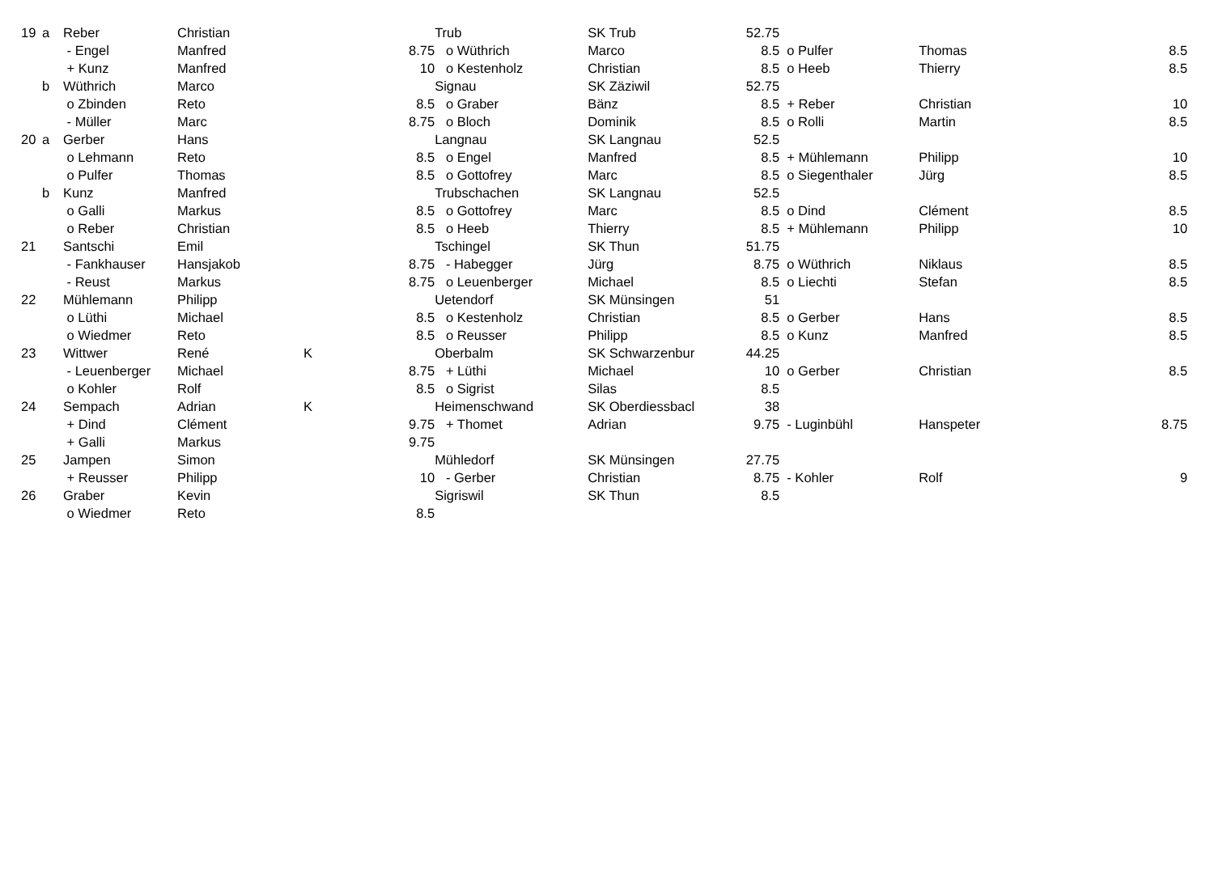| 19 | a | Reber | Christian | | | Trub | SK Trub | 52.75 | | | |
| | | - Engel | Manfred | | 8.75 | o Wüthrich | Marco | 8.5 | o Pulfer | Thomas | 8.5 |
| | | + Kunz | Manfred | | 10 | o Kestenholz | Christian | 8.5 | o Heeb | Thierry | 8.5 |
| | b | Wüthrich | Marco | | | Signau | SK Zäziwil | 52.75 | | | |
| | | o Zbinden | Reto | | 8.5 | o Graber | Bänz | 8.5 | + Reber | Christian | 10 |
| | | - Müller | Marc | | 8.75 | o Bloch | Dominik | 8.5 | o Rolli | Martin | 8.5 |
| 20 | a | Gerber | Hans | | | Langnau | SK Langnau | 52.5 | | | |
| | | o Lehmann | Reto | | 8.5 | o Engel | Manfred | 8.5 | + Mühlemann | Philipp | 10 |
| | | o Pulfer | Thomas | | 8.5 | o Gottofrey | Marc | 8.5 | o Siegenthaler | Jürg | 8.5 |
| | b | Kunz | Manfred | | | Trubschachen | SK Langnau | 52.5 | | | |
| | | o Galli | Markus | | 8.5 | o Gottofrey | Marc | 8.5 | o Dind | Clément | 8.5 |
| | | o Reber | Christian | | 8.5 | o Heeb | Thierry | 8.5 | + Mühlemann | Philipp | 10 |
| 21 | | Santschi | Emil | | | Tschingel | SK Thun | 51.75 | | | |
| | | - Fankhauser | Hansjakob | | 8.75 | - Habegger | Jürg | 8.75 | o Wüthrich | Niklaus | 8.5 |
| | | - Reust | Markus | | 8.75 | o Leuenberger | Michael | 8.5 | o Liechti | Stefan | 8.5 |
| 22 | | Mühlemann | Philipp | | | Uetendorf | SK Münsingen | 51 | | | |
| | | o Lüthi | Michael | | 8.5 | o Kestenholz | Christian | 8.5 | o Gerber | Hans | 8.5 |
| | | o Wiedmer | Reto | | 8.5 | o Reusser | Philipp | 8.5 | o Kunz | Manfred | 8.5 |
| 23 | | Wittwer | René | K | | Oberbalm | SK Schwarzenbur | 44.25 | | | |
| | | - Leuenberger | Michael | | 8.75 | + Lüthi | Michael | 10 | o Gerber | Christian | 8.5 |
| | | o Kohler | Rolf | | 8.5 | o Sigrist | Silas | 8.5 | | | |
| 24 | | Sempach | Adrian | K | | Heimenschwand | SK Oberdiessbacl | 38 | | | |
| | | + Dind | Clément | | 9.75 | + Thomet | Adrian | 9.75 | - Luginbühl | Hanspeter | 8.75 |
| | | + Galli | Markus | | 9.75 | | | | | | |
| 25 | | Jampen | Simon | | | Mühledorf | SK Münsingen | 27.75 | | | |
| | | + Reusser | Philipp | | 10 | - Gerber | Christian | 8.75 | - Kohler | Rolf | 9 |
| 26 | | Graber | Kevin | | | Sigriswil | SK Thun | 8.5 | | | |
| | | o Wiedmer | Reto | | 8.5 | | | | | | |